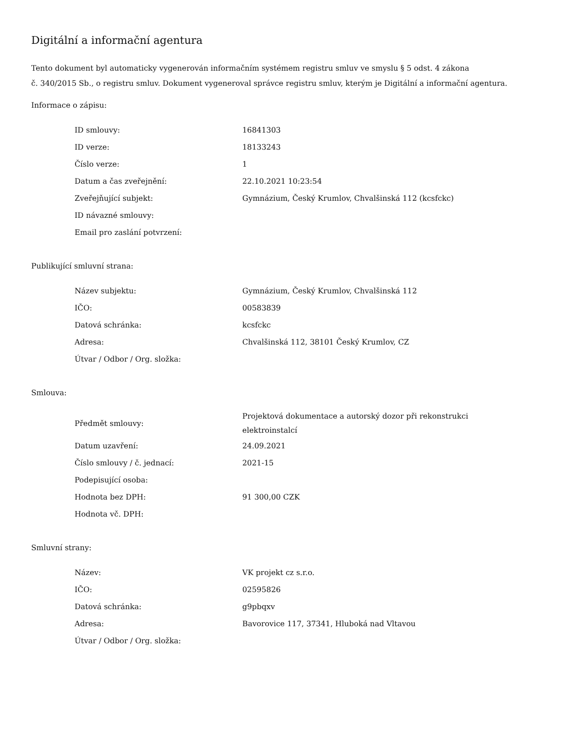Digitální a informační agentura
Tento dokument byl automaticky vygenerován informačním systémem registru smluv ve smyslu § 5 odst. 4 zákona
č. 340/2015 Sb., o registru smluv. Dokument vygeneroval správce registru smluv, kterým je Digitální a informační agentura.
Informace o zápisu:
| ID smlouvy: | 16841303 |
| ID verze: | 18133243 |
| Číslo verze: | 1 |
| Datum a čas zveřejnění: | 22.10.2021 10:23:54 |
| Zveřejňující subjekt: | Gymnázium, Český Krumlov, Chvalšinská 112 (kcsfckc) |
| ID návazné smlouvy: | |
| Email pro zaslání potvrzení: | |
Publikující smluvní strana:
| Název subjektu: | Gymnázium, Český Krumlov, Chvalšinská 112 |
| IČO: | 00583839 |
| Datová schránka: | kcsfckc |
| Adresa: | Chvalšinská 112, 38101 Český Krumlov, CZ |
| Útvar / Odbor / Org. složka: | |
Smlouva:
| Předmět smlouvy: | Projektová dokumentace a autorský dozor při rekonstrukci elektroinstalcí |
| Datum uzavření: | 24.09.2021 |
| Číslo smlouvy / č. jednací: | 2021-15 |
| Podepisující osoba: | |
| Hodnota bez DPH: | 91 300,00 CZK |
| Hodnota vč. DPH: | |
Smluvní strany:
| Název: | VK projekt cz s.r.o. |
| IČO: | 02595826 |
| Datová schránka: | g9pbqxv |
| Adresa: | Bavorovice 117, 37341, Hluboká nad Vltavou |
| Útvar / Odbor / Org. složka: | |